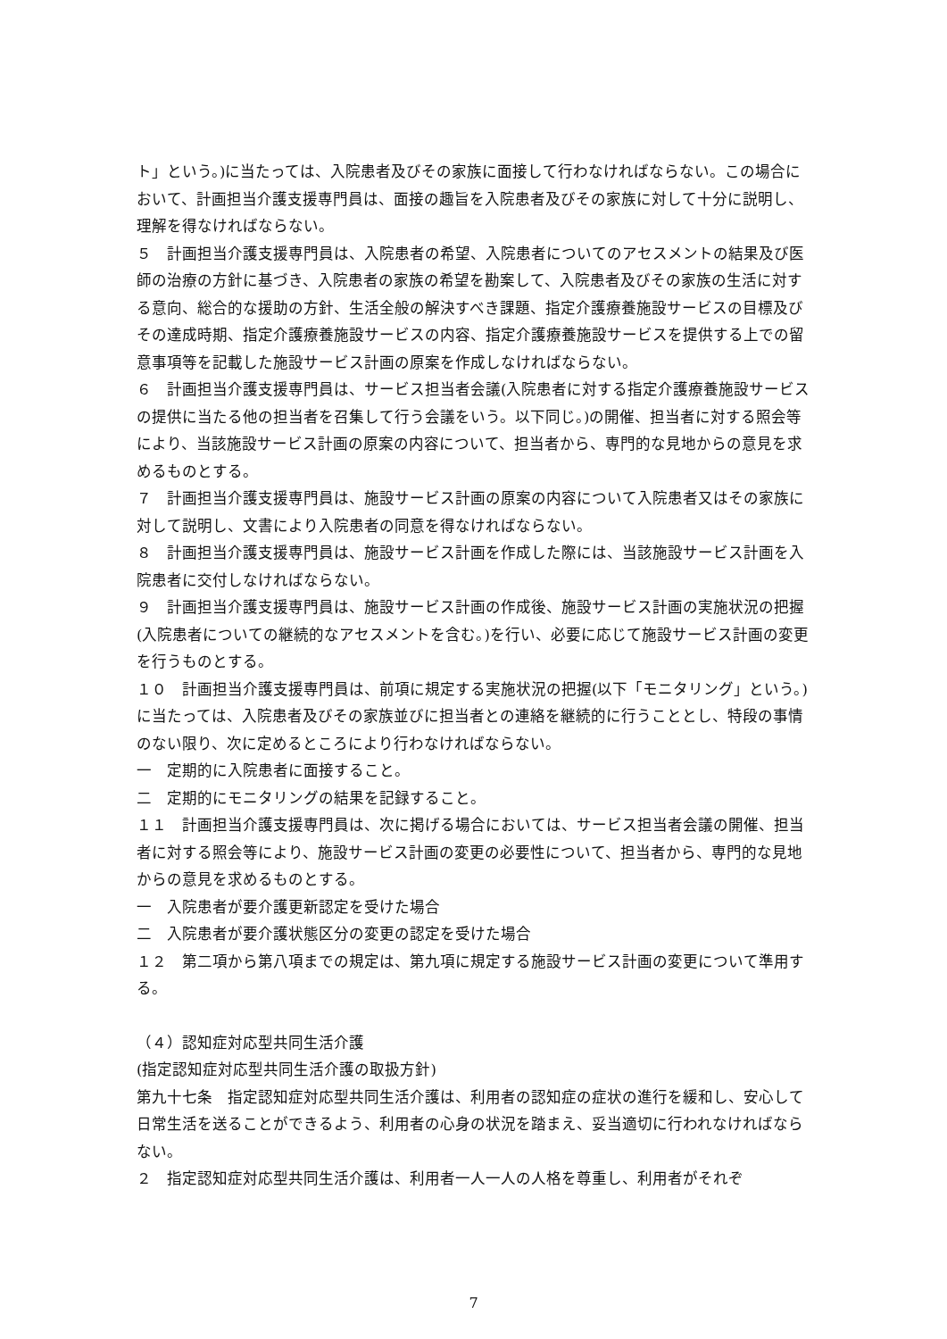ト」という。)に当たっては、入院患者及びその家族に面接して行わなければならない。この場合において、計画担当介護支援専門員は、面接の趣旨を入院患者及びその家族に対して十分に説明し、理解を得なければならない。
５　計画担当介護支援専門員は、入院患者の希望、入院患者についてのアセスメントの結果及び医師の治療の方針に基づき、入院患者の家族の希望を勘案して、入院患者及びその家族の生活に対する意向、総合的な援助の方針、生活全般の解決すべき課題、指定介護療養施設サービスの目標及びその達成時期、指定介護療養施設サービスの内容、指定介護療養施設サービスを提供する上での留意事項等を記載した施設サービス計画の原案を作成しなければならない。
６　計画担当介護支援専門員は、サービス担当者会議(入院患者に対する指定介護療養施設サービスの提供に当たる他の担当者を召集して行う会議をいう。以下同じ。)の開催、担当者に対する照会等により、当該施設サービス計画の原案の内容について、担当者から、専門的な見地からの意見を求めるものとする。
７　計画担当介護支援専門員は、施設サービス計画の原案の内容について入院患者又はその家族に対して説明し、文書により入院患者の同意を得なければならない。
８　計画担当介護支援専門員は、施設サービス計画を作成した際には、当該施設サービス計画を入院患者に交付しなければならない。
９　計画担当介護支援専門員は、施設サービス計画の作成後、施設サービス計画の実施状況の把握(入院患者についての継続的なアセスメントを含む。)を行い、必要に応じて施設サービス計画の変更を行うものとする。
１０　計画担当介護支援専門員は、前項に規定する実施状況の把握(以下「モニタリング」という。)に当たっては、入院患者及びその家族並びに担当者との連絡を継続的に行うこととし、特段の事情のない限り、次に定めるところにより行わなければならない。
一　定期的に入院患者に面接すること。
二　定期的にモニタリングの結果を記録すること。
１１　計画担当介護支援専門員は、次に掲げる場合においては、サービス担当者会議の開催、担当者に対する照会等により、施設サービス計画の変更の必要性について、担当者から、専門的な見地からの意見を求めるものとする。
一　入院患者が要介護更新認定を受けた場合
二　入院患者が要介護状態区分の変更の認定を受けた場合
１２　第二項から第八項までの規定は、第九項に規定する施設サービス計画の変更について準用する。
（４）認知症対応型共同生活介護
(指定認知症対応型共同生活介護の取扱方針)
第九十七条　指定認知症対応型共同生活介護は、利用者の認知症の症状の進行を緩和し、安心して日常生活を送ることができるよう、利用者の心身の状況を踏まえ、妥当適切に行われなければならない。
２　指定認知症対応型共同生活介護は、利用者一人一人の人格を尊重し、利用者がそれぞ
7